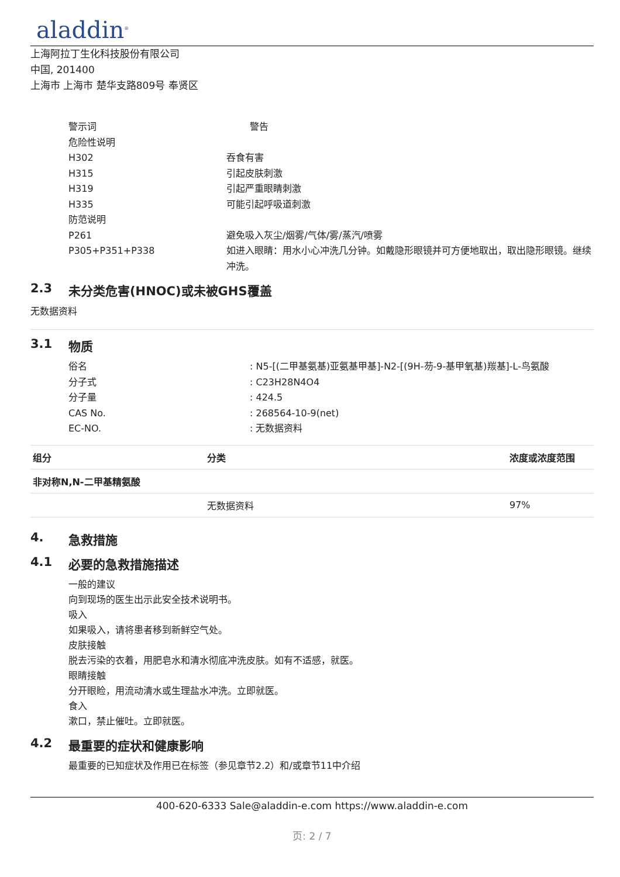aladdin<sup>®</sup>
上海阿拉丁生化科技股份有限公司
中国, 201400
上海市 上海市 楚华支路809号 奉贤区
警示词 警告
危险性说明
H302 吞食有害
H315 引起皮肤刺激
H319 引起严重眼睛刺激
H335 可能引起呼吸道刺激
防范说明
P261 避免吸入灰尘/烟雾/气体/雾/蒸汽/喷雾
P305+P351+P338 如进入眼睛：用水小心冲洗几分钟。如戴隐形眼镜并可方便地取出，取出隐形眼镜。继续冲洗。
2.3 未分类危害(HNOC)或未被GHS覆盖
无数据资料
3.1 物质
俗名 : N5-[(二甲基氨基)亚氨基甲基]-N2-[(9H-芴-9-基甲氧基)羰基]-L-鸟氨酸
分子式 : C23H28N4O4
分子量 : 424.5
CAS No. : 268564-10-9(net)
EC-NO. : 无数据资料
| 组分 | 分类 | 浓度或浓度范围 |
| --- | --- | --- |
| 非对称N,N-二甲基精氨酸 | | |
| | 无数据资料 | 97% |
4. 急救措施
4.1 必要的急救措施描述
一般的建议
向到现场的医生出示此安全技术说明书。
吸入
如果吸入，请将患者移到新鲜空气处。
皮肤接触
脱去污染的衣着，用肥皂水和清水彻底冲洗皮肤。如有不适感，就医。
眼睛接触
分开眼睑，用流动清水或生理盐水冲洗。立即就医。
食入
漱口，禁止催吐。立即就医。
4.2 最重要的症状和健康影响
最重要的已知症状及作用已在标签（参见章节2.2）和/或章节11中介绍
400-620-6333 Sale@aladdin-e.com https://www.aladdin-e.com
页: 2 / 7